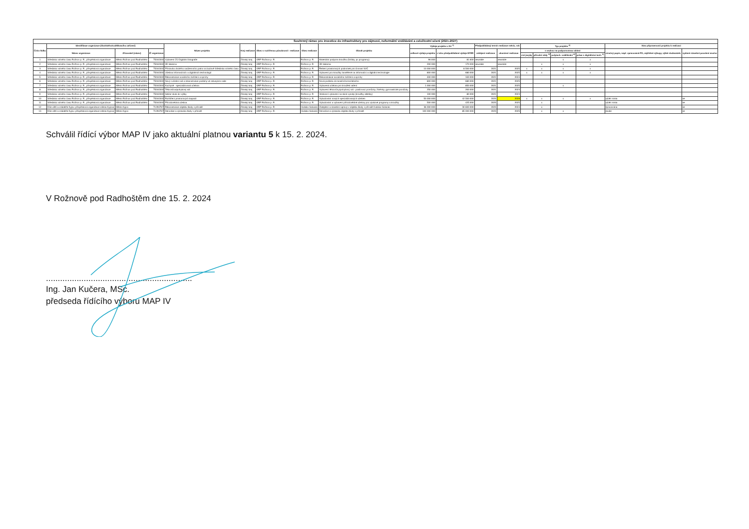| Souhrnný rámec pro investice do infrastruktury pro zájmové, neformální vzdělávání a celoživotní učení (2021-2027) | | | | | | | | | | | | | | | | | | |
| --- | --- | --- | --- | --- | --- | --- | --- | --- | --- | --- | --- | --- | --- | --- | --- | --- | --- | --- |
| Číslo řádku | Identifikace organizace (školského/vzdělávacího zařízení) | | | Název projektu | Kraj realizace | Obec s rozšířenou působností - realizace | Obec realizace | Obsah projektu | Výdaje projektu v Kč <sup>1)</sup> | | Předpokládaný termín realizace měsíc, rok | | Typ projektu <sup>2)</sup> | | | | Stav připravenosti projektu k realizaci | |
| | Název organizace | Zřizovatel (název) | IČ organizace | | | | | | celkové výdaje projektu | z toho předpokládané výdaje EFRR | zahájení realizace | ukončení realizace | s vazbou na podporovanou oblast | | | | stručný popis, např. zpracovaná PD, zajištěné výkupy, výběr dodavatele | vydané stavební povolení ano/ne |
| | | | | | | | | | | | | | cizí jazyky | přírodní vědy <sup>3)</sup> | polytech. vzdělávání <sup>4)</sup> | práce s digitálními tech. <sup>5)</sup> | | |
| 1 | Středisko volného času Rožnov p. R., příspěvková organizace | Město Rožnov pod Radhoštěm | 75044340 | Vybavení ZÚ Digitální fotografie | Zlínský kraj | ORP Rožnov p. R. | Rožnov p. R. | Materiální podpora kroužku (foťáky, pc programy) | 96 000 | 81 600 | neustále | neustále | | | x | x | | |
| 2 | Středisko volného času Rožnov p. R., příspěvková organizace | Město Rožnov pod Radhoštěm | 75044340 | 3D tiskárna | Zlínský kraj | ORP Rožnov p. R. | Rožnov p. R. | 3D tiskárna | 200 000 | 170 000 | neustále | neustále | | x | x | x | | |
| 3 | Středisko volného času Rožnov p. R., příspěvková organizace | Město Rožnov pod Radhoštěm | 75044340 | Přístavba druhého nadzemního patra na budově Střediska volného času | Zlínský kraj | ORP Rožnov p. R. | Rožnov p. R. | Řešení prostorových podmínek pro činnost SVČ | 10 000 000 | 8 500 000 | 2021 | 2025 | x | x | x | x | | |
| 4 | Středisko volného času Rožnov p. R., příspěvková organizace | Město Rožnov pod Radhoštěm | 75044340 | Učebna informačních a digitálních technologií | Zlínský kraj | ORP Rožnov p. R. | Rožnov p. R. | Vybavení pro kroužky zaměřené na informační a digitální technologie | 800 000 | 680 000 | 2021 | 2025 | x | x | x | x | | |
| 5 | Středisko volného času Rožnov p. R., příspěvková organizace | Město Rožnov pod Radhoštěm | 75044340 | Rekonstrukce sociálního zařízení a sprchy | Zlínský kraj | ORP Rožnov p. R. | Rožnov p. R. | Rekonstrukce sociálního zařízení a sprchy | 400 000 | 340 000 | 2021 | 2024 | | | | | | |
| 6 | Středisko volného času Rožnov p. R., příspěvková organizace | Město Rožnov pod Radhoštěm | 75044340 | Nový cvičební sál a rekonstrukce podlahy ve stávajícím sále | Zlínský kraj | ORP Rožnov p. R. | Rožnov p. R. | Nová podlaha do tanečního/cvičebního | 800 000 | 680 000 | 2021 | 2025 | | | | | | |
| 7 | Středisko volného času Rožnov p. R., příspěvková organizace | Město Rožnov pod Radhoštěm | 75044340 | Kuchyně - specializovaná učebna | Zlínský kraj | ORP Rožnov p. R. | Rožnov p. R. | Vybavená učebna pro kroužek vaření | 1 000 000 | 850 000 | 2021 | 2025 | | | x | | | |
| 8 | Středisko volného času Rožnov p. R., příspěvková organizace | Město Rožnov pod Radhoštěm | 75044340 | Tělocvična/pohybový sál | Zlínský kraj | ORP Rožnov p. R. | Rožnov p. R. | Vybavení tělocvičny/pohybový sál - posilovací pomůcky, žíněnky, gymnastické pomůcky | 250 000 | 200 000 | 2021 | 2023 | | | | | | |
| 9 | Středisko volného času Rožnov p. R., příspěvková organizace | Město Rožnov pod Radhoštěm | 75044340 | Sektor skok do výšky | Zlínský kraj | ORP Rožnov p. R. | Rožnov p. R. | Venkovní vybavení na skok vysoký (kroužky atletiky) | 100 000 | 80 000 | 2021 | 2023 | | | | | | |
| 10 | Středisko volného času Rožnov p. R., příspěvková organizace | Město Rožnov pod Radhoštěm | 75044340 | Rozšíření prostorových kapacit | Zlínský kraj | ORP Rožnov p. R. | Rožnov p. R. | Vybudování nových specializovaných učeben | 50 000 000 | 42 500 000 | 2023 | 2028 | x | x | x | x | výběr místa | ne |
| 11 | Středisko volného času Rožnov p. R., příspěvková organizace | Město Rožnov pod Radhoštěm | 75044340 | Přírodovědná učebna | Zlínský kraj | ORP Rožnov p. R. | Rožnov p. R. | Vybudování a vybavení přírodovědné učebny pro výukové programy a kroužky | 500 000 | 425 000 | 2023 | 2025 | | x | | | výběr místa | ne |
| 12 | Dům dětí a mládeže Kyjov, příspěvková organizace města Kyjova | Město Kyjov | 71294767 | Rekonstrukce objektu školy v přírodě | Zlínský kraj | ORP Rožnov p. R. | Hutisko-Solanec | Zateplení a stavební úpravy v objektu školy v přírodě Hutisko-Solanec | 36 000 000 | 30 600 000 | 2023 | 2024 | | x | | | zpracována | ne |
| 13 | Dům dětí a mládeže Kyjov, příspěvková organizace města Kyjova | Město Kyjov | 71294767 | Demolice a výstavba školy v přírodě | Zlínský kraj | ORP Rožnov p. R. | Hutisko-Solanec | Demolice a výstavba objektu školy v přírodě | 100 000 000 | 85 000 000 | 2023 | 2025 | | x | x | | studie | ne |
Schválil řídící výbor MAP IV jako aktuální platnou variantu 5 k 15. 2. 2024.
V Rožnově pod Radhoštěm dne 15. 2. 2024
..............................................................
Ing. Jan Kučera, MSc.
předseda řídícího výboru MAP IV